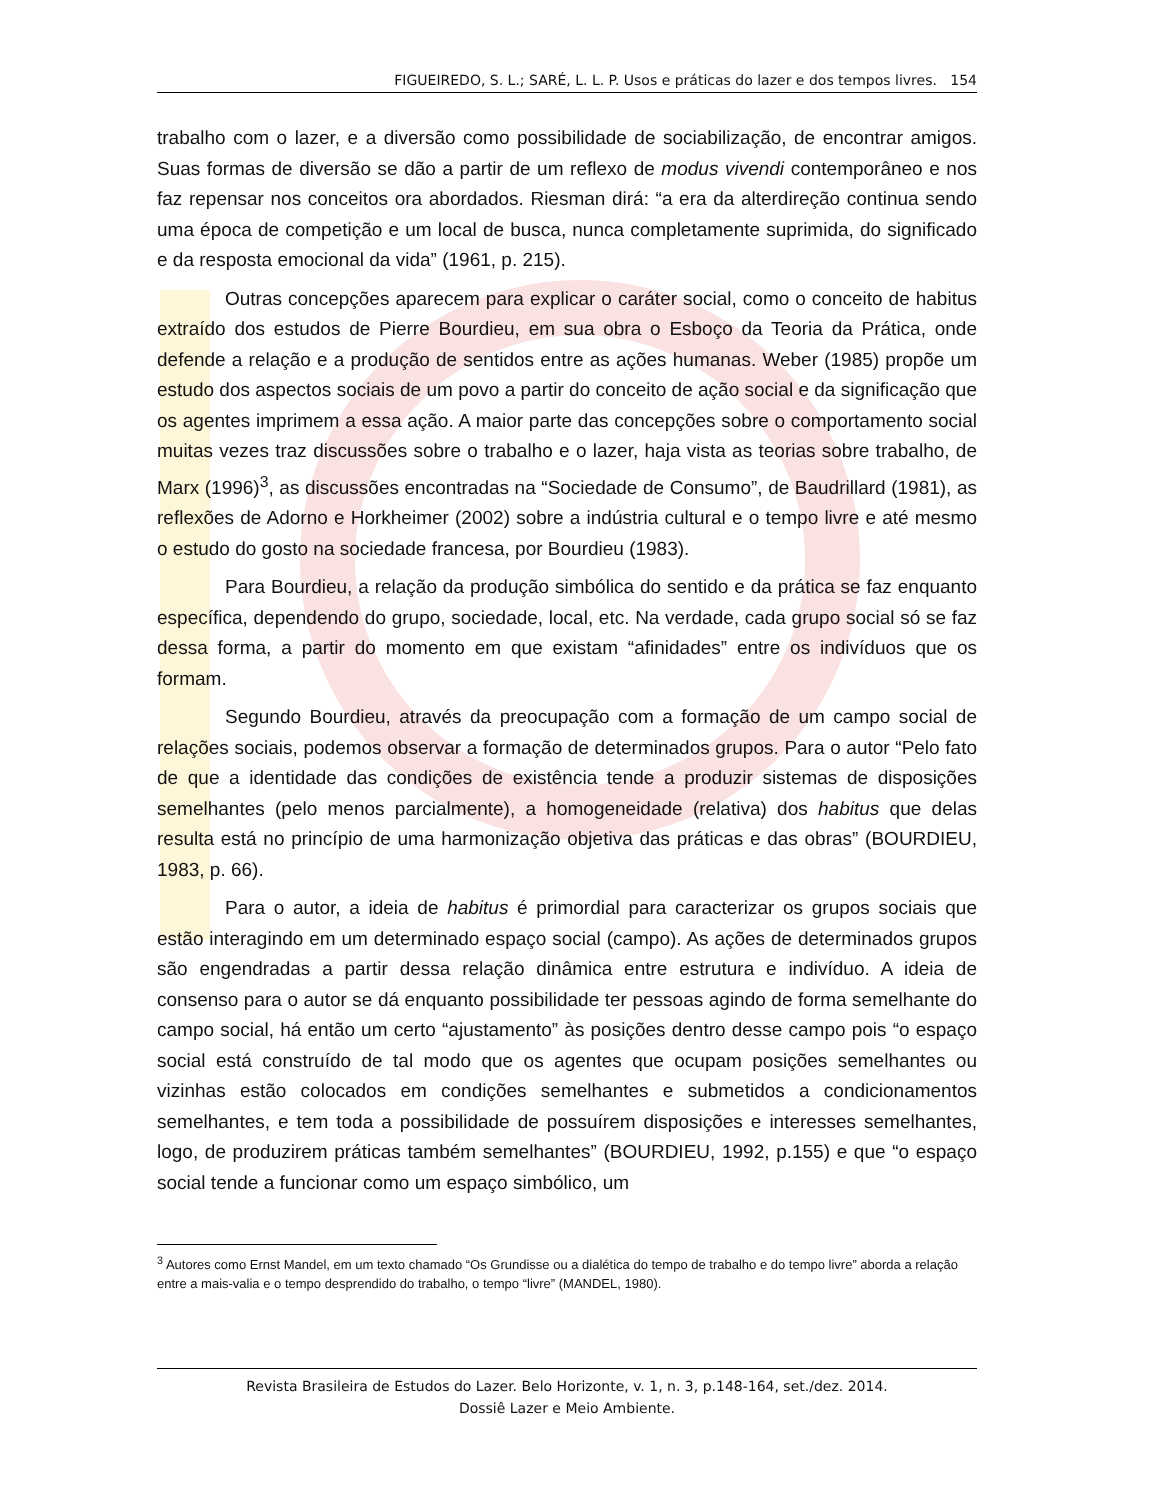FIGUEIREDO, S. L.; SARÉ, L. L. P. Usos e práticas do lazer e dos tempos livres. 154
trabalho com o lazer, e a diversão como possibilidade de sociabilização, de encontrar amigos. Suas formas de diversão se dão a partir de um reflexo de modus vivendi contemporâneo e nos faz repensar nos conceitos ora abordados. Riesman dirá: “a era da alterdireção continua sendo uma época de competição e um local de busca, nunca completamente suprimida, do significado e da resposta emocional da vida” (1961, p. 215).
Outras concepções aparecem para explicar o caráter social, como o conceito de habitus extraído dos estudos de Pierre Bourdieu, em sua obra o Esboço da Teoria da Prática, onde defende a relação e a produção de sentidos entre as ações humanas. Weber (1985) propõe um estudo dos aspectos sociais de um povo a partir do conceito de ação social e da significação que os agentes imprimem a essa ação. A maior parte das concepções sobre o comportamento social muitas vezes traz discussões sobre o trabalho e o lazer, haja vista as teorias sobre trabalho, de Marx (1996)<sup>3</sup>, as discussões encontradas na “Sociedade de Consumo”, de Baudrillard (1981), as reflexões de Adorno e Horkheimer (2002) sobre a indústria cultural e o tempo livre e até mesmo o estudo do gosto na sociedade francesa, por Bourdieu (1983).
Para Bourdieu, a relação da produção simbólica do sentido e da prática se faz enquanto específica, dependendo do grupo, sociedade, local, etc. Na verdade, cada grupo social só se faz dessa forma, a partir do momento em que existam “afinidades” entre os indivíduos que os formam.
Segundo Bourdieu, através da preocupação com a formação de um campo social de relações sociais, podemos observar a formação de determinados grupos. Para o autor “Pelo fato de que a identidade das condições de existência tende a produzir sistemas de disposições semelhantes (pelo menos parcialmente), a homogeneidade (relativa) dos habitus que delas resulta está no princípio de uma harmonização objetiva das práticas e das obras” (BOURDIEU, 1983, p. 66).
Para o autor, a ideia de habitus é primordial para caracterizar os grupos sociais que estão interagindo em um determinado espaço social (campo). As ações de determinados grupos são engendradas a partir dessa relação dinâmica entre estrutura e indivíduo. A ideia de consenso para o autor se dá enquanto possibilidade ter pessoas agindo de forma semelhante do campo social, há então um certo “ajustamento” às posições dentro desse campo pois “o espaço social está construído de tal modo que os agentes que ocupam posições semelhantes ou vizinhas estão colocados em condições semelhantes e submetidos a condicionamentos semelhantes, e tem toda a possibilidade de possuírem disposições e interesses semelhantes, logo, de produzirem práticas também semelhantes” (BOURDIEU, 1992, p.155) e que “o espaço social tende a funcionar como um espaço simbólico, um
<sup>3</sup> Autores como Ernst Mandel, em um texto chamado “Os Grundisse ou a dialética do tempo de trabalho e do tempo livre” aborda a relação entre a mais-valia e o tempo desprendido do trabalho, o tempo “livre” (MANDEL, 1980).
Revista Brasileira de Estudos do Lazer. Belo Horizonte, v. 1, n. 3, p.148-164, set./dez. 2014.
Dossiê Lazer e Meio Ambiente.